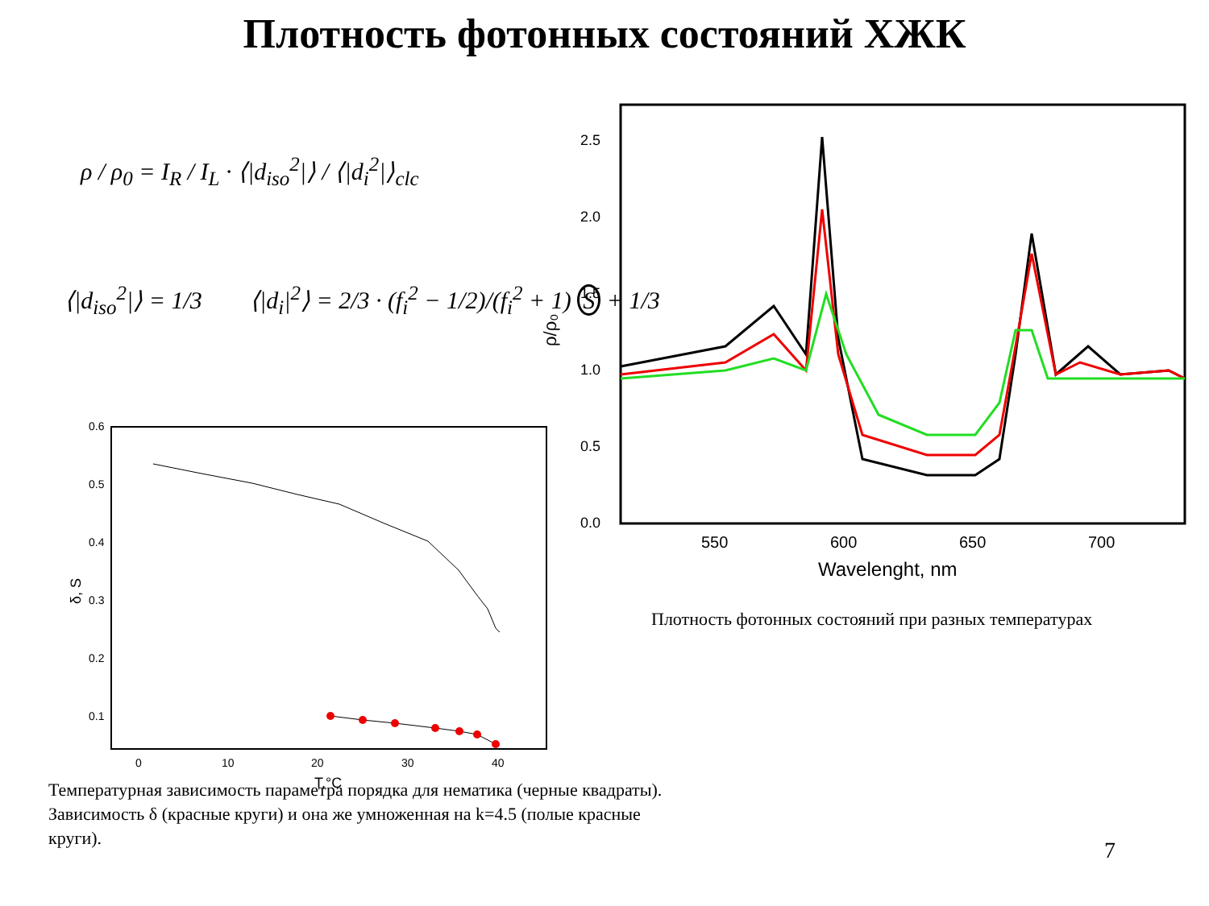Плотность фотонных состояний ХЖК
ρ / ρ<sub>0</sub> = I<sub>R</sub> / I<sub>L</sub> · ⟨|d<sub>iso</sub><sup>2</sup>|⟩ / ⟨|d<sub>i</sub><sup>2</sup>|⟩<sub>clc</sub>
⟨|d<sub>iso</sub><sup>2</sup>|⟩ = 1/3
⟨|d<sub>i</sub>|<sup>2</sup>⟩ = 2/3 · (f<sub>i</sub><sup>2</sup> − 1/2)/(f<sub>i</sub><sup>2</sup> + 1) S + 1/3
0.6
0.5
0.4
0.3
0.2
0.1
0
10
20
30
40
T,°C
δ, S
2.5
2.0
1.5
1.0
0.5
0.0
550
600
650
700
Wavelenght, nm
ρ/ρ₀
Плотность фотонных состояний при разных температурах
Температурная зависимость параметра порядка для нематика (черные квадраты). Зависимость δ (красные круги) и она же умноженная на k=4.5 (полые красные круги).
7